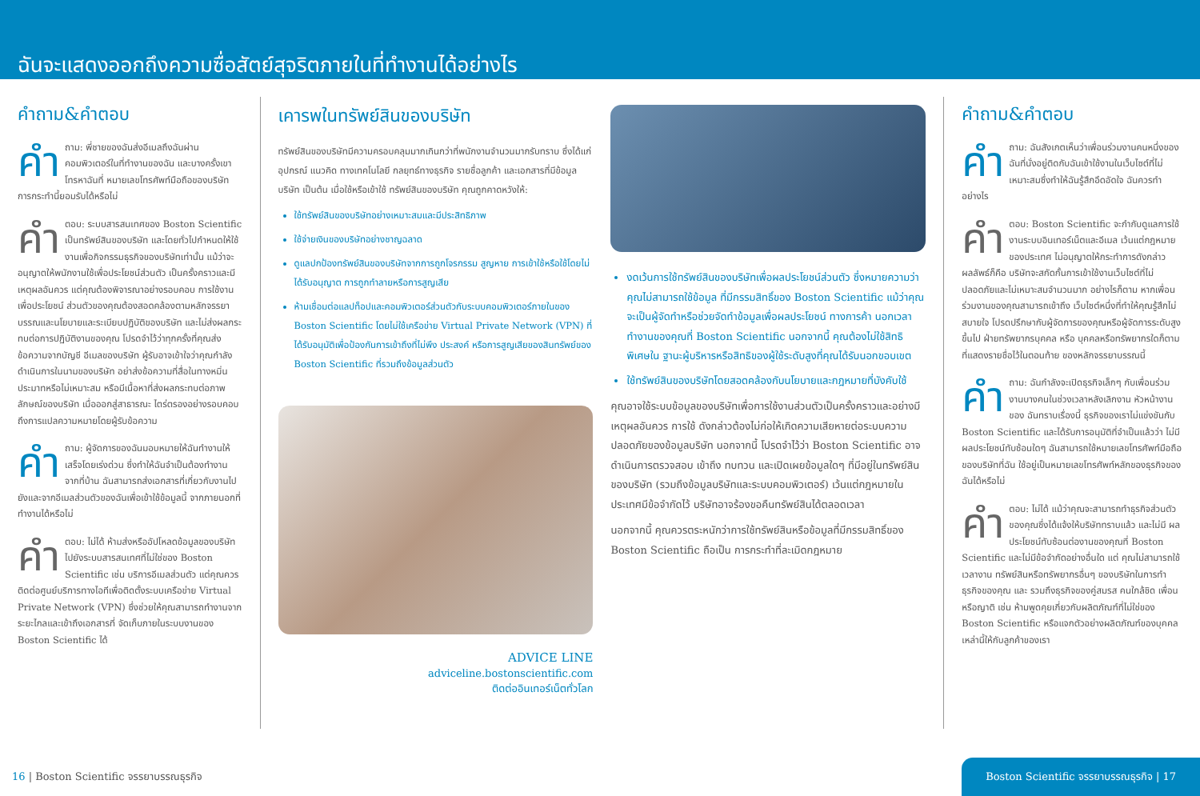ฉันจะแสดงออกถึงความซื่อสัตย์สุจริตภายในที่ทำงานได้อย่างไร
คำถาม&คำตอบ
คำ ถาม: พี่ชายของฉันส่งอีเมลถึงฉันผ่านคอมพิวเตอร์ในที่ทำงานของฉัน และบางครั้งเขาโทรหาฉันที่ หมายเลขโทรศัพท์มือถือของบริษัท การกระทำนี้ยอมรับได้หรือไม่
คำ ตอบ: ระบบสารสนเทศของ Boston Scientific เป็นทรัพย์สินของบริษัท และโดยทั่วไปกำหนดให้ใช้ งานเพื่อกิจกรรมธุรกิจของบริษัทเท่านั้น แม้ว่าจะอนุญาตให้พนักงานใช้เพื่อประโยชน์ส่วนตัว เป็นครั้งคราวและมีเหตุผลอันควร แต่คุณต้องพิจารณาอย่างรอบคอบ การใช้งานเพื่อประโยชน์ ส่วนตัวของคุณต้องสอดคล้องตามหลักจรรยาบรรณและนโยบายและระเบียบปฏิบัติของบริษัท และไม่ส่งผลกระทบต่อการปฏิบัติงานของคุณ โปรดจำไว้ว่าทุกครั้งที่คุณส่งข้อความจากบัญชี อีเมลของบริษัท ผู้รับอาจเข้าใจว่าคุณกำลังดำเนินการในนามของบริษัท อย่าส่งข้อความที่สื่อในทางหมิ่นประมาทหรือไม่เหมาะสม หรือมีเนื้อหาที่ส่งผลกระทบต่อภาพลักษณ์ของบริษัท เมื่อออกสู่สาธารณะ ไตร่ตรองอย่างรอบคอบถึงการแปลความหมายโดยผู้รับข้อความ
คำ ถาม: ผู้จัดการของฉันมอบหมายให้ฉันทำงานให้เสร็จโดยเร่งด่วน ซึ่งทำให้ฉันจำเป็นต้องทำงาน จากที่บ้าน ฉันสามารถส่งเอกสารที่เกี่ยวกับงานไปยังและจากอีเมลส่วนตัวของฉันเพื่อเข้าใช้ข้อมูลนี้ จากภายนอกที่ทำงานได้หรือไม่
คำ ตอบ: ไม่ได้ ห้ามส่งหรืออัปโหลดข้อมูลของบริษัทไปยังระบบสารสนเทศที่ไม่ใช่ของ Boston Scientific เช่น บริการอีเมลส่วนตัว แต่คุณควรติดต่อศูนย์บริการทางไอทีเพื่อติดตั้งระบบเครือข่าย Virtual Private Network (VPN) ซึ่งช่วยให้คุณสามารถทำงานจากระยะไกลและเข้าถึงเอกสารที่ จัดเก็บภายในระบบงานของ Boston Scientific ได้
เคารพในทรัพย์สินของบริษัท
ทรัพย์สินของบริษัทมีความครอบคลุมมากเกินกว่าที่พนักงานจำนวนมากรับทราบ ซึ่งได้แก่ อุปกรณ์ แนวคิด ทางเทคโนโลยี กลยุทธ์ทางธุรกิจ รายชื่อลูกค้า และเอกสารที่มีข้อมูลบริษัท เป็นต้น เมื่อใช้หรือเข้าใช้ ทรัพย์สินของบริษัท คุณถูกคาดหวังให้:
ใช้ทรัพย์สินของบริษัทอย่างเหมาะสมและมีประสิทธิภาพ
ใช้จ่ายเงินของบริษัทอย่างชาญฉลาด
ดูแลปกป้องทรัพย์สินของบริษัทจากการถูกโจรกรรม สูญหาย การเข้าใช้หรือใช้โดยไม่ได้รับอนุญาต การถูกทำลายหรือการสูญเสีย
ห้ามเชื่อมต่อแลปท็อปและคอมพิวเตอร์ส่วนตัวกับระบบคอมพิวเตอร์ภายในของ Boston Scientific โดยไม่ใช้เครือข่าย Virtual Private Network (VPN) ที่ได้รับอนุมัติเพื่อป้องกันการเข้าถึงที่ไม่พึง ประสงค์ หรือการสูญเสียของสินทรัพย์ของ Boston Scientific ที่รวมถึงข้อมูลส่วนตัว
ADVICE LINE
adviceline.bostonscientific.com
ติดต่ออินเทอร์เน็ตทั่วโลก
งดเว้นการใช้ทรัพย์สินของบริษัทเพื่อผลประโยชน์ส่วนตัว ซึ่งหมายความว่า คุณไม่สามารถใช้ข้อมูล ที่มีกรรมสิทธิ์ของ Boston Scientific แม้ว่าคุณจะเป็นผู้จัดทำหรือช่วยจัดทำข้อมูลเพื่อผลประโยชน์ ทางการค้า นอกเวลาทำงานของคุณที่ Boston Scientific นอกจากนี้ คุณต้องไม่ใช้สิทธิพิเศษใน ฐานะผู้บริหารหรือสิทธิของผู้ใช้ระดับสูงที่คุณได้รับนอกขอบเขต
ใช้ทรัพย์สินของบริษัทโดยสอดคล้องกับนโยบายและกฎหมายที่บังคับใช้
คุณอาจใช้ระบบข้อมูลของบริษัทเพื่อการใช้งานส่วนตัวเป็นครั้งคราวและอย่างมีเหตุผลอันควร การใช้ ดังกล่าวต้องไม่ก่อให้เกิดความเสียหายต่อระบบความปลอดภัยของข้อมูลบริษัท นอกจากนี้ โปรดจำไว้ว่า Boston Scientific อาจดำเนินการตรวจสอบ เข้าถึง ทบทวน และเปิดเผยข้อมูลใดๆ ที่มีอยู่ในทรัพย์สิน ของบริษัท (รวมถึงข้อมูลบริษัทและระบบคอมพิวเตอร์) เว้นแต่กฎหมายในประเทศมีข้อจำกัดไว้ บริษัทอาจร้องขอคืนทรัพย์สินได้ตลอดเวลา
นอกจากนี้ คุณควรตระหนักว่าการใช้ทรัพย์สินหรือข้อมูลที่มีกรรมสิทธิ์ของ Boston Scientific ถือเป็น การกระทำที่ละเมิดกฎหมาย
คำถาม&คำตอบ
คำ ถาม: ฉันสังเกตเห็นว่าเพื่อนร่วมงานคนหนึ่งของฉันที่นั่งอยู่ติดกับฉันเข้าใช้งานในเว็บไซต์ที่ไม่ เหมาะสมซึ่งทำให้ฉันรู้สึกอึดอัดใจ ฉันควรทำอย่างไร
คำ ตอบ: Boston Scientific จะกำกับดูแลการใช้งานระบบอินเทอร์เน็ตและอีเมล เว้นแต่กฎหมายของประเทศ ไม่อนุญาตให้กระทำการดังกล่าว ผลลัพธ์ก็คือ บริษัทจะสกัดกั้นการเข้าใช้งานเว็บไซต์ที่ไม่ ปลอดภัยและไม่เหมาะสมจำนวนมาก อย่างไรก็ตาม หากเพื่อนร่วมงานของคุณสามารถเข้าถึง เว็บไซต์หนึ่งที่ทำให้คุณรู้สึกไม่สบายใจ โปรดปรึกษากับผู้จัดการของคุณหรือผู้จัดการระดับสูงขึ้นไป ฝ่ายทรัพยากรบุคคล หรือ บุคคลหรือทรัพยากรใดก็ตามที่แสดงรายชื่อไว้ในตอนท้าย ของหลักจรรยาบรรณนี้
คำ ถาม: ฉันกำลังจะเปิดธุรกิจเล็กๆ กับเพื่อนร่วมงานบางคนในช่วงเวลาหลังเลิกงาน หัวหน้างานของ ฉันทราบเรื่องนี้ ธุรกิจของเราไม่แข่งขันกับ Boston Scientific และได้รับการอนุมัติที่จำเป็นแล้วว่า ไม่มีผลประโยชน์ทับซ้อนใดๆ ฉันสามารถใช้หมายเลขโทรศัพท์มือถือของบริษัทที่ฉัน ใช้อยู่เป็นหมายเลขโทรศัพท์หลักของธุรกิจของฉันได้หรือไม่
คำ ตอบ: ไม่ได้ แม้ว่าคุณจะสามารถทำธุรกิจส่วนตัวของคุณซึ่งได้แจ้งให้บริษัททราบแล้ว และไม่มี ผลประโยชน์ทับซ้อนต่องานของคุณที่ Boston Scientific และไม่มีข้อจำกัดอย่างอื่นใด แต่ คุณไม่สามารถใช้เวลางาน ทรัพย์สินหรือทรัพยากรอื่นๆ ของบริษัทในการทำธุรกิจของคุณ และ รวมถึงธุรกิจของคู่สมรส คนใกล้ชิด เพื่อนหรือญาติ เช่น ห้ามพูดคุยเกี่ยวกับผลิตภัณฑ์ที่ไม่ใช่ของ Boston Scientific หรือแจกตัวอย่างผลิตภัณฑ์ของบุคคลเหล่านี้ให้กับลูกค้าของเรา
16 | Boston Scientific จรรยาบรรณธุรกิจ
Boston Scientific จรรยาบรรณธุรกิจ | 17